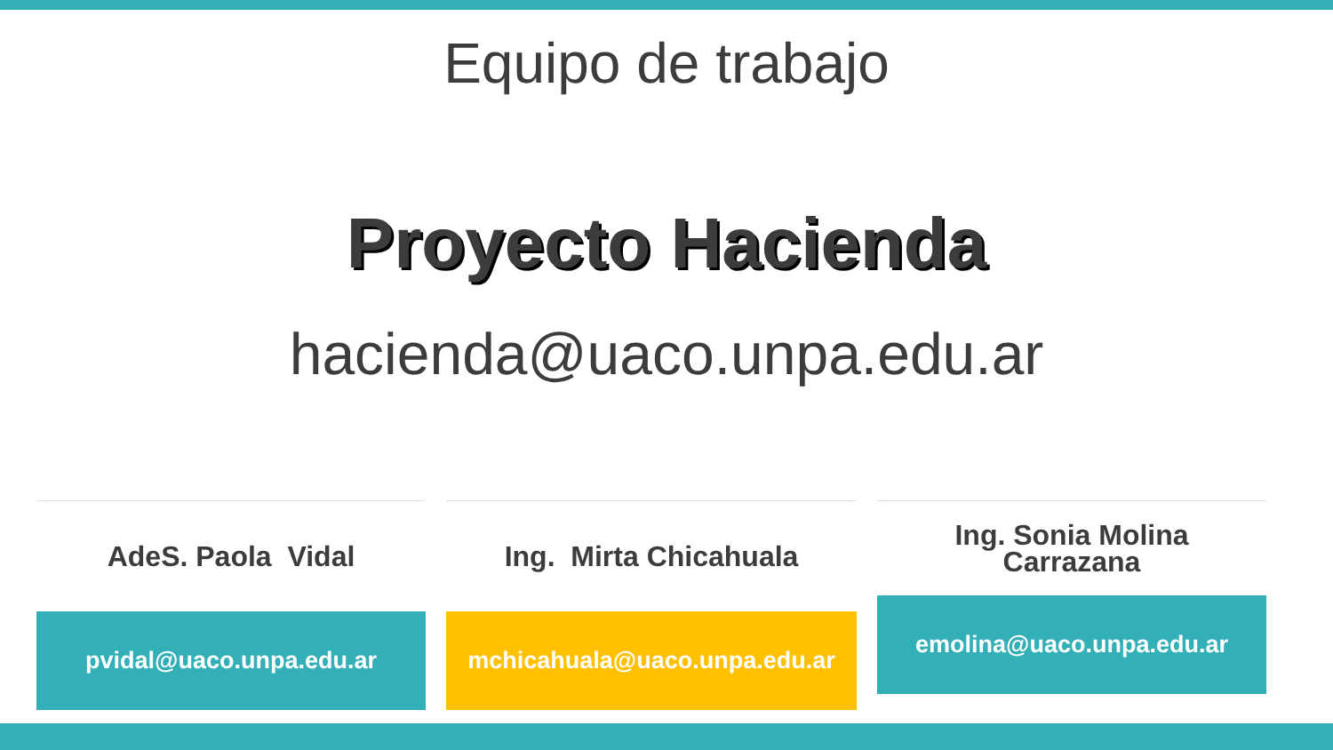Equipo de trabajo
Proyecto Hacienda
hacienda@uaco.unpa.edu.ar
AdeS. Paola Vidal
pvidal@uaco.unpa.edu.ar
Ing. Mirta Chicahuala
mchicahuala@uaco.unpa.edu.ar
Ing. Sonia Molina
Carrazana
emolina@uaco.unpa.edu.ar